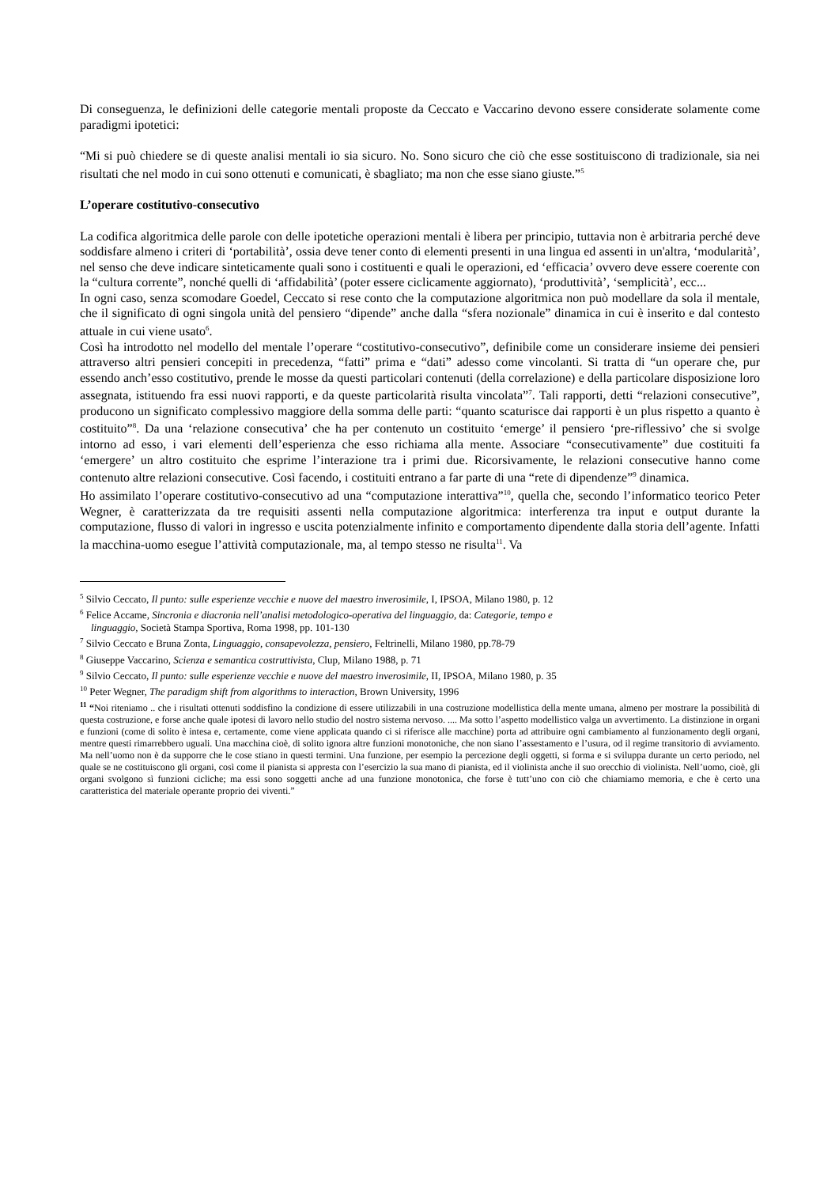Di conseguenza, le definizioni delle categorie mentali proposte da Ceccato e Vaccarino devono essere considerate solamente come paradigmi ipotetici:
“Mi si può chiedere se di queste analisi mentali io sia sicuro. No. Sono sicuro che ciò che esse sostituiscono di tradizionale, sia nei risultati che nel modo in cui sono ottenuti e comunicati, è sbagliato; ma non che esse siano giuste.”<sup>5</sup>
L’operare costitutivo-consecutivo
La codifica algoritmica delle parole con delle ipotetiche operazioni mentali è libera per principio, tuttavia non è arbitraria perché deve soddisfare almeno i criteri di ‘portabilità’, ossia deve tener conto di elementi presenti in una lingua ed assenti in un'altra, ‘modularità’, nel senso che deve indicare sinteticamente quali sono i costituenti e quali le operazioni, ed ‘efficacia’ ovvero deve essere coerente con la “cultura corrente”, nonché quelli di ‘affidabilità’ (poter essere ciclicamente aggiornato), ‘produttività’, ‘semplicità’, ecc...
In ogni caso, senza scomodare Goedel, Ceccato si rese conto che la computazione algoritmica non può modellare da sola il mentale, che il significato di ogni singola unità del pensiero “dipende” anche dalla “sfera nozionale” dinamica in cui è inserito e dal contesto attuale in cui viene usato<sup>6</sup>.
Così ha introdotto nel modello del mentale l’operare “costitutivo-consecutivo”, definibile come un considerare insieme dei pensieri attraverso altri pensieri concepiti in precedenza, “fatti” prima e “dati” adesso come vincolanti. Si tratta di “un operare che, pur essendo anch’esso costitutivo, prende le mosse da questi particolari contenuti (della correlazione) e della particolare disposizione loro assegnata, istituendo fra essi nuovi rapporti, e da queste particolarità risulta vincolata”<sup>7</sup>. Tali rapporti, detti “relazioni consecutive”, producono un significato complessivo maggiore della somma delle parti: “quanto scaturisce dai rapporti è un plus rispetto a quanto è costituito”<sup>8</sup>. Da una ‘relazione consecutiva’ che ha per contenuto un costituito ‘emerge’ il pensiero ‘pre-riflessivo’ che si svolge intorno ad esso, i vari elementi dell’esperienza che esso richiama alla mente. Associare “consecutivamente” due costituiti fa ‘emergere’ un altro costituito che esprime l’interazione tra i primi due. Ricorsivamente, le relazioni consecutive hanno come contenuto altre relazioni consecutive. Così facendo, i costituiti entrano a far parte di una “rete di dipendenze”<sup>9</sup> dinamica.
Ho assimilato l’operare costitutivo-consecutivo ad una “computazione interattiva”<sup>10</sup>, quella che, secondo l’informatico teorico Peter Wegner, è caratterizzata da tre requisiti assenti nella computazione algoritmica: interferenza tra input e output durante la computazione, flusso di valori in ingresso e uscita potenzialmente infinito e comportamento dipendente dalla storia dell’agente. Infatti la macchina-uomo esegue l’attività computazionale, ma, al tempo stesso ne risulta<sup>11</sup>. Va
<sup>5</sup> Silvio Ceccato, Il punto: sulle esperienze vecchie e nuove del maestro inverosimile, I, IPSOA, Milano 1980, p. 12
<sup>6</sup> Felice Accame, Sincronia e diacronia nell’analisi metodologico-operativa del linguaggio, da: Categorie, tempo e
linguaggio, Società Stampa Sportiva, Roma 1998, pp. 101-130
<sup>7</sup> Silvio Ceccato e Bruna Zonta, Linguaggio, consapevolezza, pensiero, Feltrinelli, Milano 1980, pp.78-79
<sup>8</sup> Giuseppe Vaccarino, Scienza e semantica costruttivista, Clup, Milano 1988, p. 71
<sup>9</sup> Silvio Ceccato, Il punto: sulle esperienze vecchie e nuove del maestro inverosimile, II, IPSOA, Milano 1980, p. 35
<sup>10</sup> Peter Wegner, The paradigm shift from algorithms to interaction, Brown University, 1996
<sup>11</sup> “Noi riteniamo .. che i risultati ottenuti soddisfino la condizione di essere utilizzabili in una costruzione modellistica della mente umana, almeno per mostrare la possibilità di questa costruzione, e forse anche quale ipotesi di lavoro nello studio del nostro sistema nervoso. .... Ma sotto l’aspetto modellistico valga un avvertimento. La distinzione in organi e funzioni (come di solito è intesa e, certamente, come viene applicata quando ci si riferisce alle macchine) porta ad attribuire ogni cambiamento al funzionamento degli organi, mentre questi rimarrebbero uguali. Una macchina cioè, di solito ignora altre funzioni monotoniche, che non siano l’assestamento e l’usura, od il regime transitorio di avviamento. Ma nell’uomo non è da supporre che le cose stiano in questi termini. Una funzione, per esempio la percezione degli oggetti, si forma e si sviluppa durante un certo periodo, nel quale se ne costituiscono gli organi, così come il pianista si appresta con l’esercizio la sua mano di pianista, ed il violinista anche il suo orecchio di violinista. Nell’uomo, cioè, gli organi svolgono sì funzioni cicliche; ma essi sono soggetti anche ad una funzione monotonica, che forse è tutt’uno con ciò che chiamiamo memoria, e che è certo una caratteristica del materiale operante proprio dei viventi.”